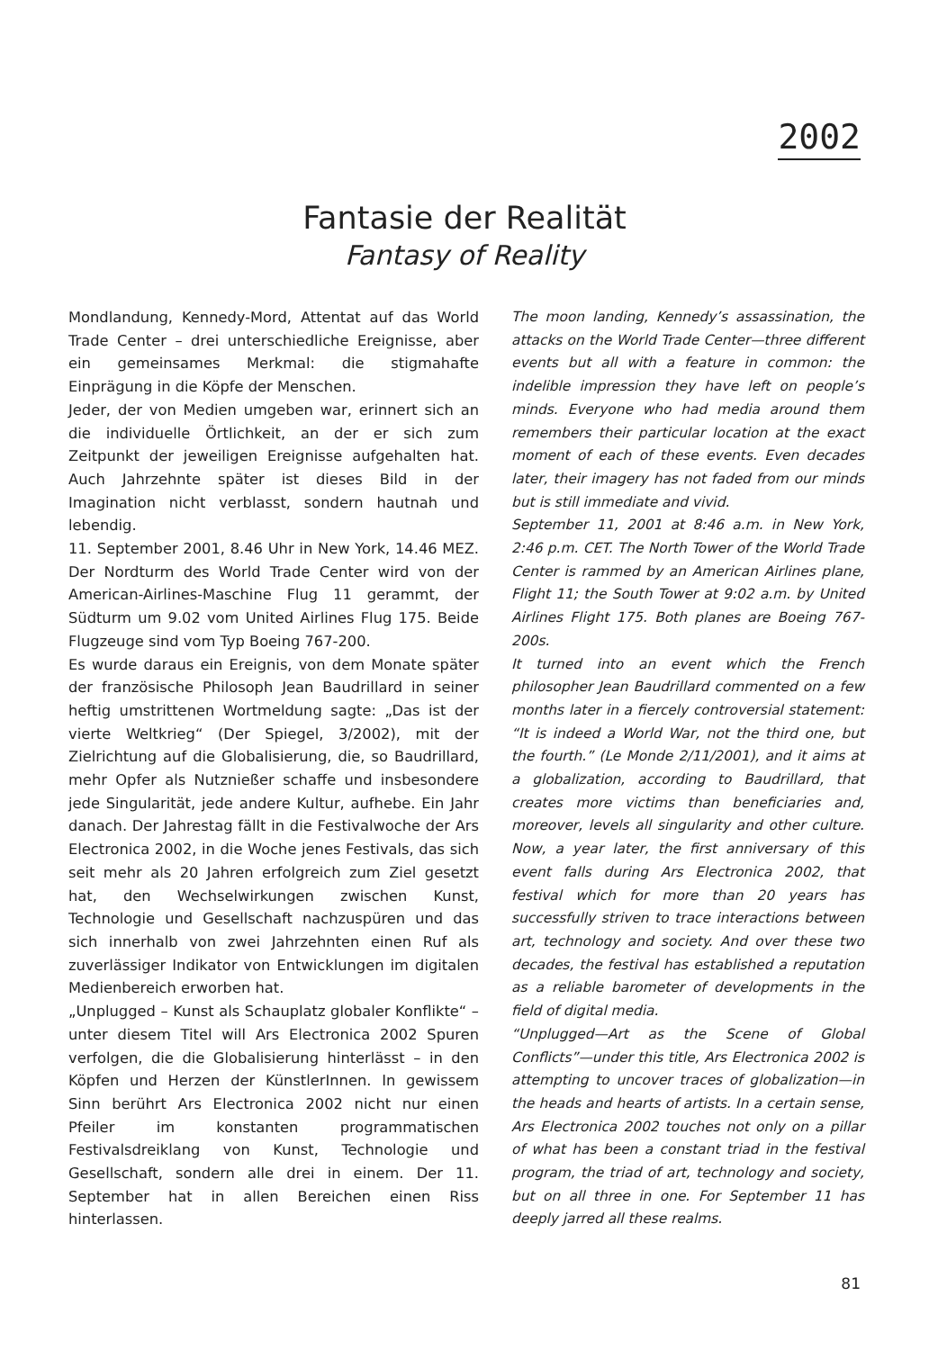2002
Fantasie der Realität
Fantasy of Reality
Mondlandung, Kennedy-Mord, Attentat auf das World Trade Center – drei unterschiedliche Ereignisse, aber ein gemeinsames Merkmal: die stigmahafte Einprägung in die Köpfe der Menschen.
Jeder, der von Medien umgeben war, erinnert sich an die individuelle Örtlichkeit, an der er sich zum Zeitpunkt der jeweiligen Ereignisse aufgehalten hat. Auch Jahrzehnte später ist dieses Bild in der Imagination nicht verblasst, sondern hautnah und lebendig.
11. September 2001, 8.46 Uhr in New York, 14.46 MEZ. Der Nordturm des World Trade Center wird von der American-Airlines-Maschine Flug 11 gerammt, der Südturm um 9.02 vom United Airlines Flug 175. Beide Flugzeuge sind vom Typ Boeing 767-200.
Es wurde daraus ein Ereignis, von dem Monate später der französische Philosoph Jean Baudrillard in seiner heftig umstrittenen Wortmeldung sagte: „Das ist der vierte Weltkrieg“ (Der Spiegel, 3/2002), mit der Zielrichtung auf die Globalisierung, die, so Baudrillard, mehr Opfer als Nutznießer schaffe und insbesondere jede Singularität, jede andere Kultur, aufhebe. Ein Jahr danach. Der Jahrestag fällt in die Festivalwoche der Ars Electronica 2002, in die Woche jenes Festivals, das sich seit mehr als 20 Jahren erfolgreich zum Ziel gesetzt hat, den Wechselwirkungen zwischen Kunst, Technologie und Gesellschaft nachzuspüren und das sich innerhalb von zwei Jahrzehnten einen Ruf als zuverlässiger Indikator von Entwicklungen im digitalen Medienbereich erworben hat.
„Unplugged – Kunst als Schauplatz globaler Konflikte“ – unter diesem Titel will Ars Electronica 2002 Spuren verfolgen, die die Globalisierung hinterlässt – in den Köpfen und Herzen der KünstlerInnen. In gewissem Sinn berührt Ars Electronica 2002 nicht nur einen Pfeiler im konstanten programmatischen Festivalsdreiklang von Kunst, Technologie und Gesellschaft, sondern alle drei in einem. Der 11. September hat in allen Bereichen einen Riss hinterlassen.
The moon landing, Kennedy’s assassination, the attacks on the World Trade Center—three different events but all with a feature in common: the indelible impression they have left on people’s minds. Everyone who had media around them remembers their particular location at the exact moment of each of these events. Even decades later, their imagery has not faded from our minds but is still immediate and vivid.
September 11, 2001 at 8:46 a.m. in New York, 2:46 p.m. CET. The North Tower of the World Trade Center is rammed by an American Airlines plane, Flight 11; the South Tower at 9:02 a.m. by United Airlines Flight 175. Both planes are Boeing 767-200s.
It turned into an event which the French philosopher Jean Baudrillard commented on a few months later in a fiercely controversial statement: “It is indeed a World War, not the third one, but the fourth.” (Le Monde 2/11/2001), and it aims at a globalization, according to Baudrillard, that creates more victims than beneficiaries and, moreover, levels all singularity and other culture. Now, a year later, the first anniversary of this event falls during Ars Electronica 2002, that festival which for more than 20 years has successfully striven to trace interactions between art, technology and society. And over these two decades, the festival has established a reputation as a reliable barometer of developments in the field of digital media.
“Unplugged—Art as the Scene of Global Conflicts”—under this title, Ars Electronica 2002 is attempting to uncover traces of globalization—in the heads and hearts of artists. In a certain sense, Ars Electronica 2002 touches not only on a pillar of what has been a constant triad in the festival program, the triad of art, technology and society, but on all three in one. For September 11 has deeply jarred all these realms.
81